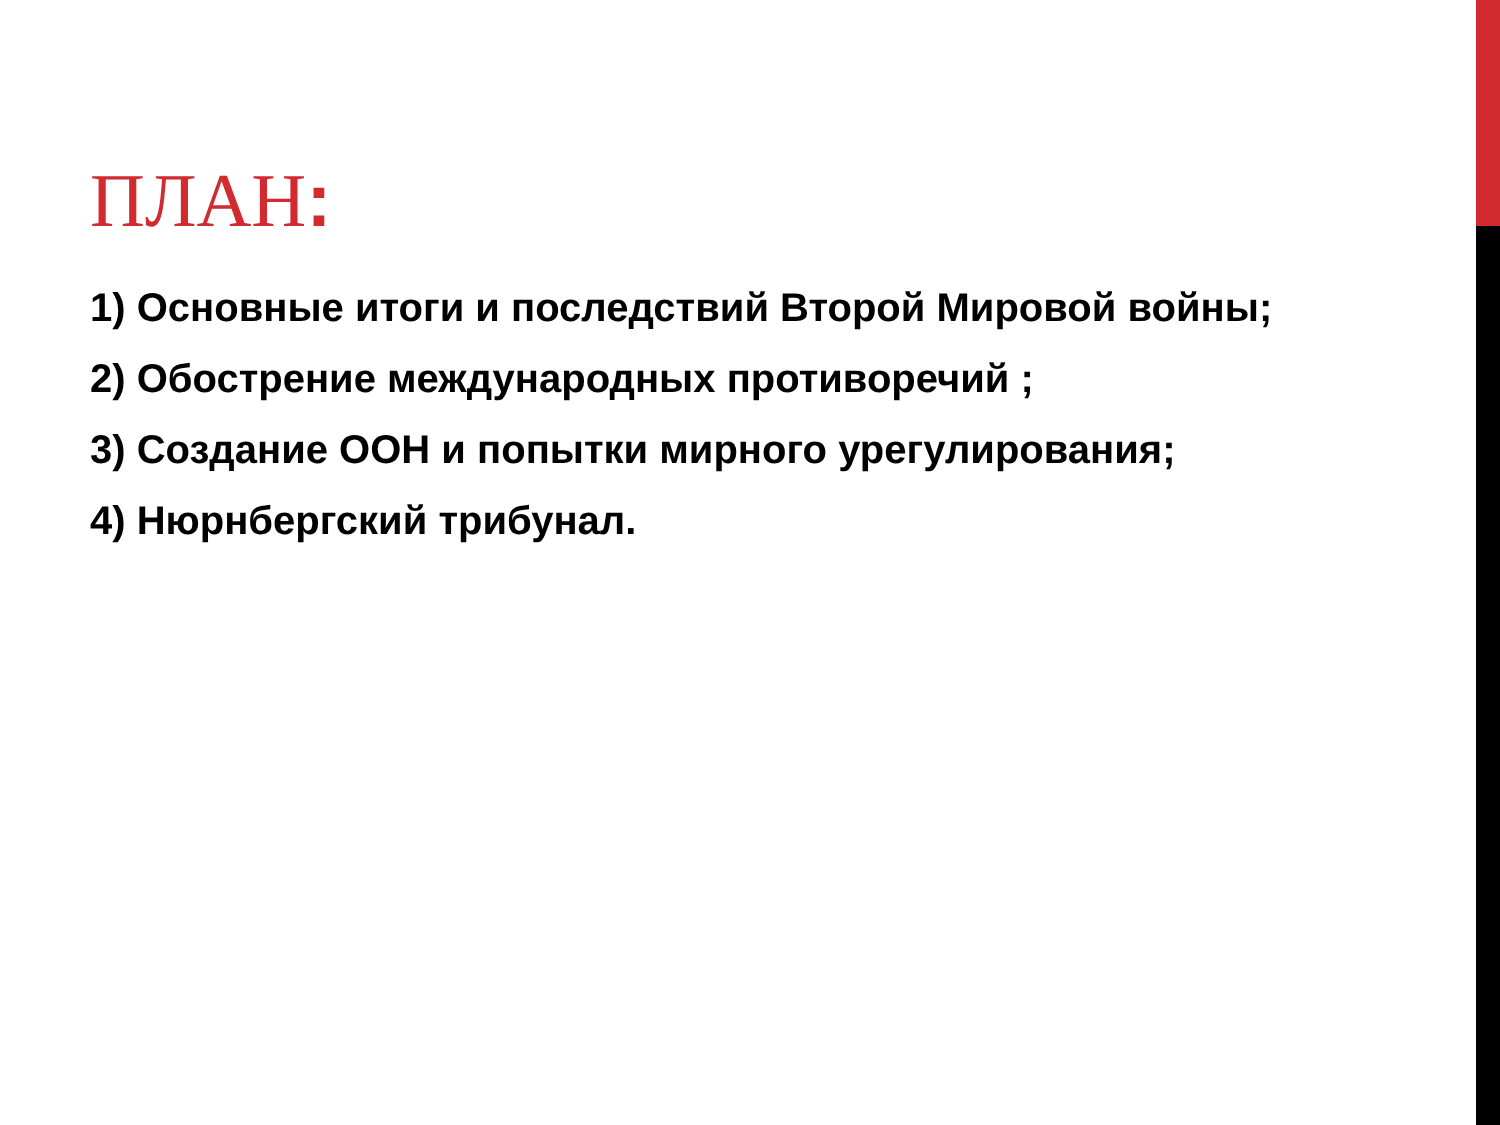ПЛАН:
1) Основные итоги и последствий Второй Мировой войны;
2) Обострение международных противоречий ;
3) Создание ООН и попытки мирного урегулирования;
4) Нюрнбергский трибунал.